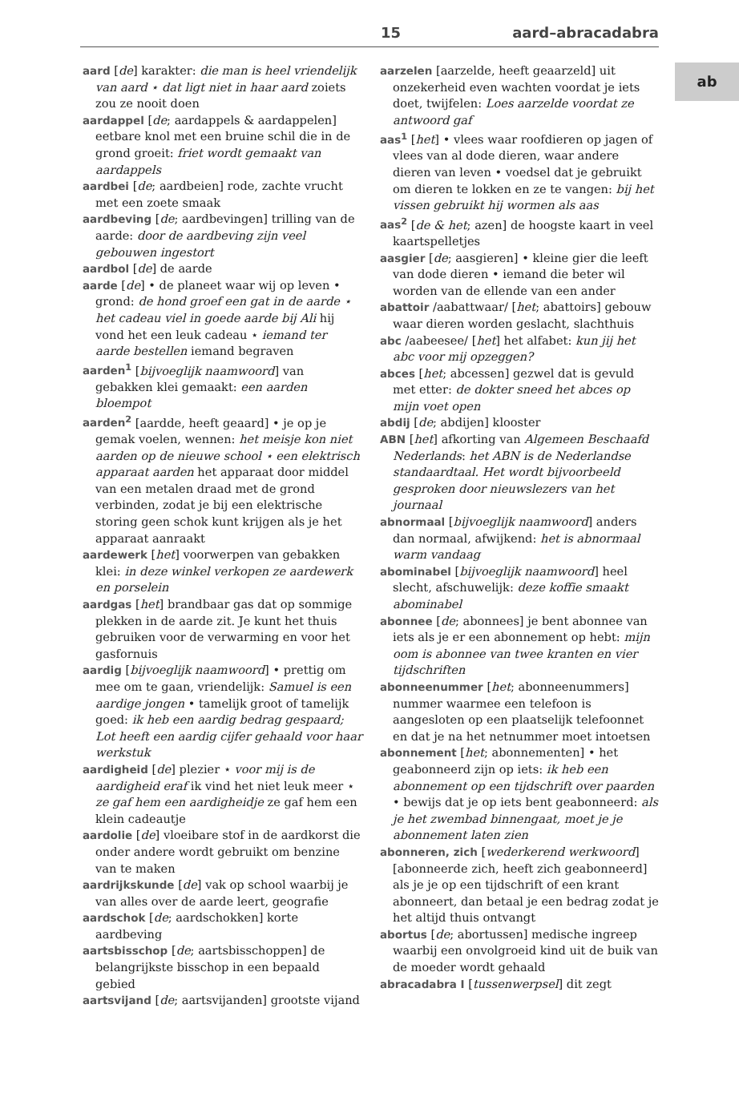15 aard–abracadabra
ab
aard [de] karakter: die man is heel vriendelijk van aard ⋆ dat ligt niet in haar aard zoiets zou ze nooit doen
aardappel [de; aardappels & aardappelen] eetbare knol met een bruine schil die in de grond groeit: friet wordt gemaakt van aardappels
aardbei [de; aardbeien] rode, zachte vrucht met een zoete smaak
aardbeving [de; aardbevingen] trilling van de aarde: door de aardbeving zijn veel gebouwen ingestort
aardbol [de] de aarde
aarde [de] • de planeet waar wij op leven • grond: de hond groef een gat in de aarde ⋆ het cadeau viel in goede aarde bij Ali hij vond het een leuk cadeau ⋆ iemand ter aarde bestellen iemand begraven
aarden<sup>1</sup> [bijvoeglijk naamwoord] van gebakken klei gemaakt: een aarden bloempot
aarden<sup>2</sup> [aardde, heeft geaard] • je op je gemak voelen, wennen: het meisje kon niet aarden op de nieuwe school ⋆ een elektrisch apparaat aarden het apparaat door middel van een metalen draad met de grond verbinden, zodat je bij een elektrische storing geen schok kunt krijgen als je het apparaat aanraakt
aardewerk [het] voorwerpen van gebakken klei: in deze winkel verkopen ze aardewerk en porselein
aardgas [het] brandbaar gas dat op sommige plekken in de aarde zit. Je kunt het thuis gebruiken voor de verwarming en voor het gasfornuis
aardig [bijvoeglijk naamwoord] • prettig om mee om te gaan, vriendelijk: Samuel is een aardige jongen • tamelijk groot of tamelijk goed: ik heb een aardig bedrag gespaard; Lot heeft een aardig cijfer gehaald voor haar werkstuk
aardigheid [de] plezier ⋆ voor mij is de aardigheid eraf ik vind het niet leuk meer ⋆ ze gaf hem een aardigheidje ze gaf hem een klein cadeautje
aardolie [de] vloeibare stof in de aardkorst die onder andere wordt gebruikt om benzine van te maken
aardrijkskunde [de] vak op school waarbij je van alles over de aarde leert, geografie
aardschok [de; aardschokken] korte aardbeving
aartsbisschop [de; aartsbisschoppen] de belangrijkste bisschop in een bepaald gebied
aartsvijand [de; aartsvijanden] grootste vijand
aarzelen [aarzelde, heeft geaarzeld] uit onzekerheid even wachten voordat je iets doet, twijfelen: Loes aarzelde voordat ze antwoord gaf
aas<sup>1</sup> [het] • vlees waar roofdieren op jagen of vlees van al dode dieren, waar andere dieren van leven • voedsel dat je gebruikt om dieren te lokken en ze te vangen: bij het vissen gebruikt hij wormen als aas
aas<sup>2</sup> [de & het; azen] de hoogste kaart in veel kaartspelletjes
aasgier [de; aasgieren] • kleine gier die leeft van dode dieren • iemand die beter wil worden van de ellende van een ander
abattoir /aabattwaar/ [het; abattoirs] gebouw waar dieren worden geslacht, slachthuis
abc /aabeesee/ [het] het alfabet: kun jij het abc voor mij opzeggen?
abces [het; abcessen] gezwel dat is gevuld met etter: de dokter sneed het abces op mijn voet open
abdij [de; abdijen] klooster
ABN [het] afkorting van Algemeen Beschaafd Nederlands: het ABN is de Nederlandse standaardtaal. Het wordt bijvoorbeeld gesproken door nieuwslezers van het journaal
abnormaal [bijvoeglijk naamwoord] anders dan normaal, afwijkend: het is abnormaal warm vandaag
abominabel [bijvoeglijk naamwoord] heel slecht, afschuwelijk: deze koffie smaakt abominabel
abonnee [de; abonnees] je bent abonnee van iets als je er een abonnement op hebt: mijn oom is abonnee van twee kranten en vier tijdschriften
abonneenummer [het; abonneenummers] nummer waarmee een telefoon is aangesloten op een plaatselijk telefoonnet en dat je na het netnummer moet intoetsen
abonnement [het; abonnementen] • het geabonneerd zijn op iets: ik heb een abonnement op een tijdschrift over paarden • bewijs dat je op iets bent geabonneerd: als je het zwembad binnengaat, moet je je abonnement laten zien
abonneren, zich [wederkerend werkwoord] [abonneerde zich, heeft zich geabonneerd] als je je op een tijdschrift of een krant abonneert, dan betaal je een bedrag zodat je het altijd thuis ontvangt
abortus [de; abortussen] medische ingreep waarbij een onvolgroeid kind uit de buik van de moeder wordt gehaald
abracadabra I [tussenwerpsel] dit zegt